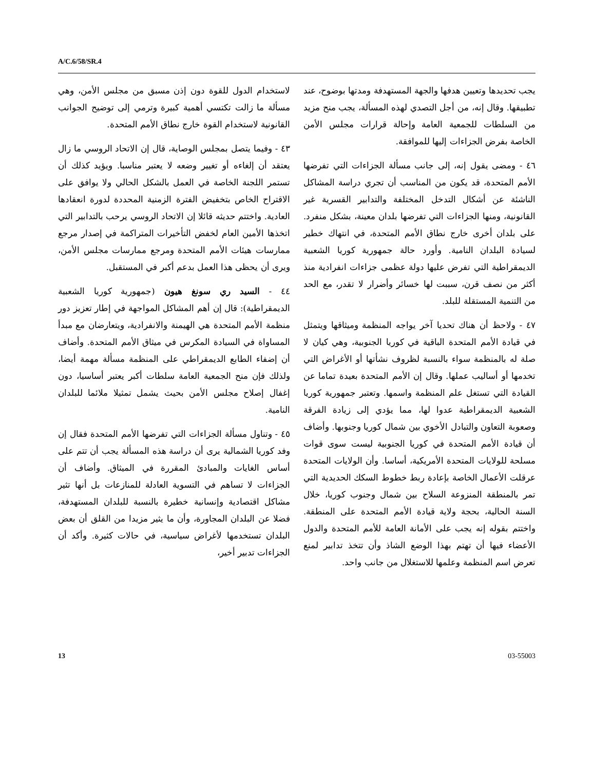A/C.6/58/SR.4
لاستخدام الدول للقوة دون إذن مسبق من مجلس الأمن، وهي مسألة ما زالت تكتسي أهمية كبيرة وترمي إلى توضيح الجوانب القانونية لاستخدام القوة خارج نطاق الأمم المتحدة.
٤٣ - وفيما يتصل بمجلس الوصاية، قال إن الاتحاد الروسي ما زال يعتقد أن إلغاءه أو تغيير وضعه لا يعتبر مناسبا. ويؤيد كذلك أن تستمر اللجنة الخاصة في العمل بالشكل الحالي ولا يوافق على الاقتراح الخاص بتخفيض الفترة الزمنية المحددة لدورة انعقادها العادية. واختتم حديثه قائلا إن الاتحاد الروسي يرحب بالتدابير التي اتخذها الأمين العام لخفض التأخيرات المتراكمة في إصدار مرجع ممارسات هيئات الأمم المتحدة ومرجع ممارسات مجلس الأمن، ويرى أن يحظى هذا العمل بدعم أكبر في المستقبل.
٤٤ - السيد ري سونغ هيون (جمهورية كوريا الشعبية الديمقراطية): قال إن أهم المشاكل المواجهة في إطار تعزيز دور منظمة الأمم المتحدة هي الهيمنة والانفرادية، ويتعارضان مع مبدأ المساواة في السيادة المكرس في ميثاق الأمم المتحدة. وأضاف أن إضفاء الطابع الديمقراطي على المنظمة مسألة مهمة أيضا، ولذلك فإن منح الجمعية العامة سلطات أكبر يعتبر أساسيا، دون إغفال إصلاح مجلس الأمن بحيث يشمل تمثيلا ملائما للبلدان النامية.
٤٥ - وتناول مسألة الجزاءات التي تفرضها الأمم المتحدة فقال إن وفد كوريا الشمالية يرى أن دراسة هذه المسألة يجب أن تتم على أساس الغايات والمبادئ المقررة في الميثاق. وأضاف أن الجزاءات لا تساهم في التسوية العادلة للمنازعات بل أنها تثير مشاكل اقتصادية وإنسانية خطيرة بالنسبة للبلدان المستهدفة، فضلا عن البلدان المجاورة، وأن ما يثير مزيدا من القلق أن بعض البلدان تستخدمها لأغراض سياسية، في حالات كثيرة. وأكد أن الجزاءات تدبير أخير،
يجب تحديدها وتعيين هدفها والجهة المستهدفة ومدتها بوضوح، عند تطبيقها. وقال إنه، من أجل التصدي لهذه المسألة، يجب منح مزيد من السلطات للجمعية العامة وإحالة قرارات مجلس الأمن الخاصة بفرض الجزاءات إليها للموافقة.
٤٦ - ومضى يقول إنه، إلى جانب مسألة الجزاءات التي تفرضها الأمم المتحدة، قد يكون من المناسب أن تجري دراسة المشاكل الناشئة عن أشكال التدخل المختلفة والتدابير القسرية غير القانونية، ومنها الجزاءات التي تفرضها بلدان معينة، بشكل منفرد. على بلدان أخرى خارج نطاق الأمم المتحدة، في انتهاك خطير لسيادة البلدان النامية. وأورد حالة جمهورية كوريا الشعبية الديمقراطية التي تفرض عليها دولة عظمى جزاءات انفرادية منذ أكثر من نصف قرن، سببت لها خسائر وأضرار لا تقدر، مع الحد من التنمية المستقلة للبلد.
٤٧ - ولاحظ أن هناك تحديا آخر يواجه المنظمة وميثاقها ويتمثل في قيادة الأمم المتحدة الباقية في كوريا الجنوبية، وهي كيان لا صلة له بالمنظمة سواء بالنسبة لظروف نشأتها أو الأغراض التي تخدمها أو أساليب عملها. وقال إن الأمم المتحدة بعيدة تماما عن القيادة التي تستغل علم المنظمة واسمها. وتعتبر جمهورية كوريا الشعبية الديمقراطية عدوا لها، مما يؤدي إلى زيادة الفرقة وصعوبة التعاون والتبادل الأخوي بين شمال كوريا وجنوبها. وأضاف أن قيادة الأمم المتحدة في كوريا الجنوبية ليست سوى قوات مسلحة للولايات المتحدة الأمريكية، أساسا. وأن الولايات المتحدة عرقلت الأعمال الخاصة بإعادة ربط خطوط السكك الحديدية التي تمر بالمنطقة المنزوعة السلاح بين شمال وجنوب كوريا، خلال السنة الحالية، بحجة ولاية قيادة الأمم المتحدة على المنطقة. واختتم بقوله إنه يجب على الأمانة العامة للأمم المتحدة والدول الأعضاء فيها أن تهتم بهذا الوضع الشاذ وأن تتخذ تدابير لمنع تعرض اسم المنظمة وعلمها للاستغلال من جانب واحد.
13 03-55003